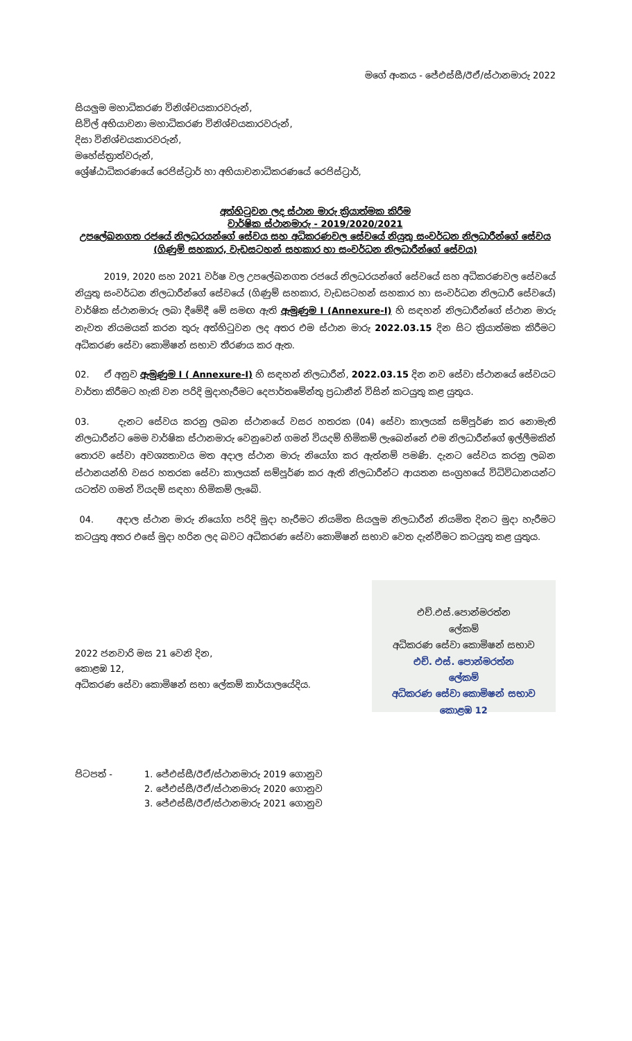මගේ අංකය - ජේඑස්සී/ඊඒ/ස්ථානමාරු 2022
සියලුම මහාධිකරණ විනිශ්චයකාරවරුන්,
සිවිල් අභියාචනා මහාධිකරණ විනිශ්චයකාරවරුන්,
දිසා විනිශ්චයකාරවරුන්,
මහේස්ත්‍රාත්වරුන්,
ශ්‍රේෂ්ඨාධිකරණයේ රෙජිස්ට්‍රාර් හා අභියාචනාධිකරණයේ රෙජිස්ට්‍රාර්,
අත්හිටුවන ලද ස්ථාන මාරු ක්‍රියාත්මක කිරීම
වාර්ෂික ස්ථානමාරු - 2019/2020/2021
උපලේඛනගත රජයේ නිලධරයන්ගේ සේවය සහ අධිකරණවල සේවයේ නියුතු සංවර්ධන නිලධාරීන්ගේ සේවය
(ගිණුම් සහකාර, වැඩසටහන් සහකාර හා සංවර්ධන නිලධාරීන්ගේ සේවය)
2019, 2020 සහ 2021 වර්ෂ වල උපලේඛනගත රජයේ නිලධරයන්ගේ සේවයේ සහ අධිකරණවල සේවයේ නියුතු සංවර්ධන නිලධාරීන්ගේ සේවයේ (ගිණුම් සහකාර, වැඩසටහන් සහකාර හා සංවර්ධන නිලධාරී සේවයේ) වාර්ෂික ස්ථානමාරු ලබා දීමේදී මේ සමඟ ඇති ඇමුණුම I (Annexure-I) හි සඳහන් නිලධාරීන්ගේ ස්ථාන මාරු නැවත නියමයක් කරන තුරු අත්හිටුවන ලද අතර එම ස්ථාන මාරු 2022.03.15 දින සිට ක්‍රියාත්මක කිරීමට අධිකරණ සේවා කොමිෂන් සභාව තීරණය කර ඇත.
02. ඒ අනුව ඇමුණුම I ( Annexure-I) හි සඳහන් නිලධාරීන්, 2022.03.15 දින නව සේවා ස්ථානයේ සේවයට වාර්තා කිරීමට හැකි වන පරිදි මුදාහැරීමට දෙපාර්තමේන්තු ප්‍රධානීන් විසින් කටයුතු කළ යුතුය.
03. දැනට සේවය කරනු ලබන ස්ථානයේ වසර හතරක (04) සේවා කාලයක් සම්පූර්ණ කර නොමැති නිලධාරීන්ට මෙම වාර්ෂික ස්ථානමාරු වෙනුවෙන් ගමන් වියදම් හිමිකම් ලැබෙන්නේ එම නිලධාරීන්ගේ ඉල්ලීමකින් තොරව සේවා අවශ්‍යතාවය මත අදාල ස්ථාන මාරු නියෝග කර ඇත්නම් පමණි. දැනට සේවය කරනු ලබන ස්ථානයන්හි වසර හතරක සේවා කාලයක් සම්පූර්ණ කර ඇති නිලධාරීන්ට ආයතන සංග්‍රහයේ විධිවිධානයන්ට යටත්ව ගමන් වියදම් සඳහා හිමිකම් ලැබේ.
04. අදාල ස්ථාන මාරු නියෝග පරිදි මුදා හැරීමට නියමිත සියලුම නිලධාරීන් නියමිත දිනට මුදා හැරීමට කටයුතු අතර එසේ මුදා හරින ලද බවට අධිකරණ සේවා කොමිෂන් සභාව වෙත දැන්වීමට කටයුතු කළ යුතුය.
2022 ජනවාරි මස 21 වෙනි දින,
කොළඹ 12,
අධිකරණ සේවා කොමිෂන් සභා ලේකම් කාර්යාලයේදිය.
එච්.එස්.පොන්මරත්න
ලේකම්
අධිකරණ සේවා කොමිෂන් සභාව
එච්. එස්. පොන්මරත්න
ලේකම්
අධිකරණ සේවා කොමිෂන් සභාව
කොළඹ 12
පිටපත් - 1. ජේඑස්සී/ඊඒ/ස්ථානමාරු 2019 ගොනුව
2. ජේඑස්සී/ඊඒ/ස්ථානමාරු 2020 ගොනුව
3. ජේඑස්සී/ඊඒ/ස්ථානමාරු 2021 ගොනුව